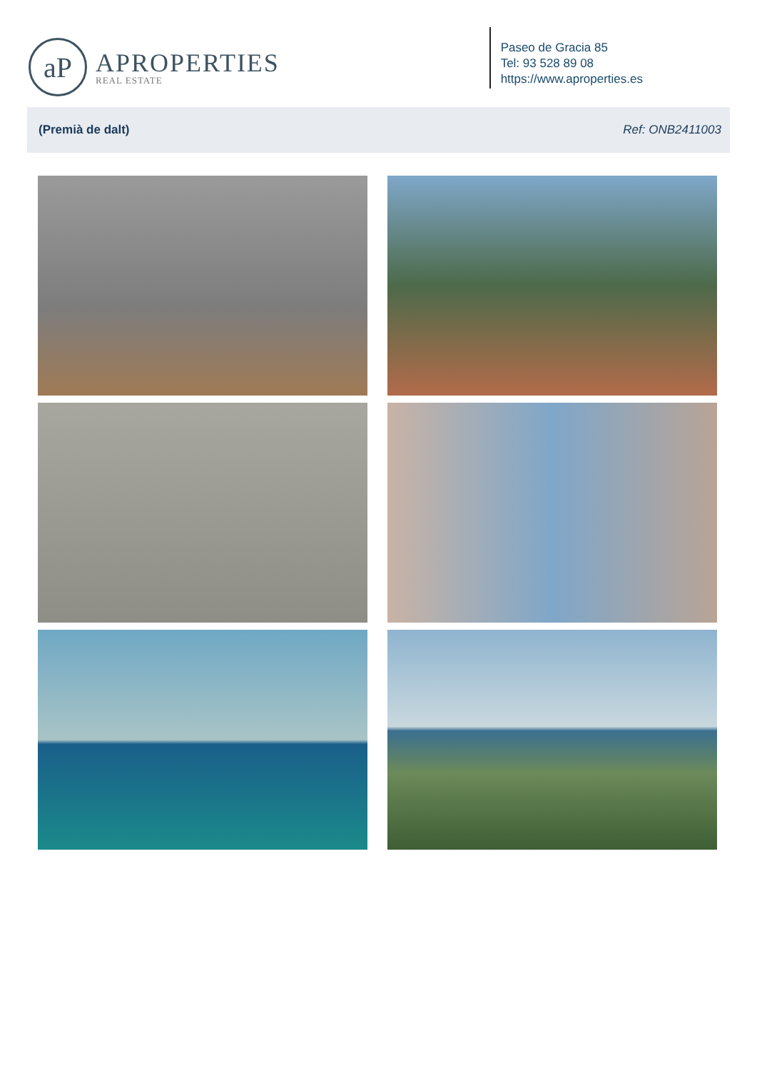aP
APROPERTIES
REAL ESTATE
Paseo de Gracia 85
Tel: 93 528 89 08
https://www.aproperties.es
(Premià de dalt) Ref: ONB2411003